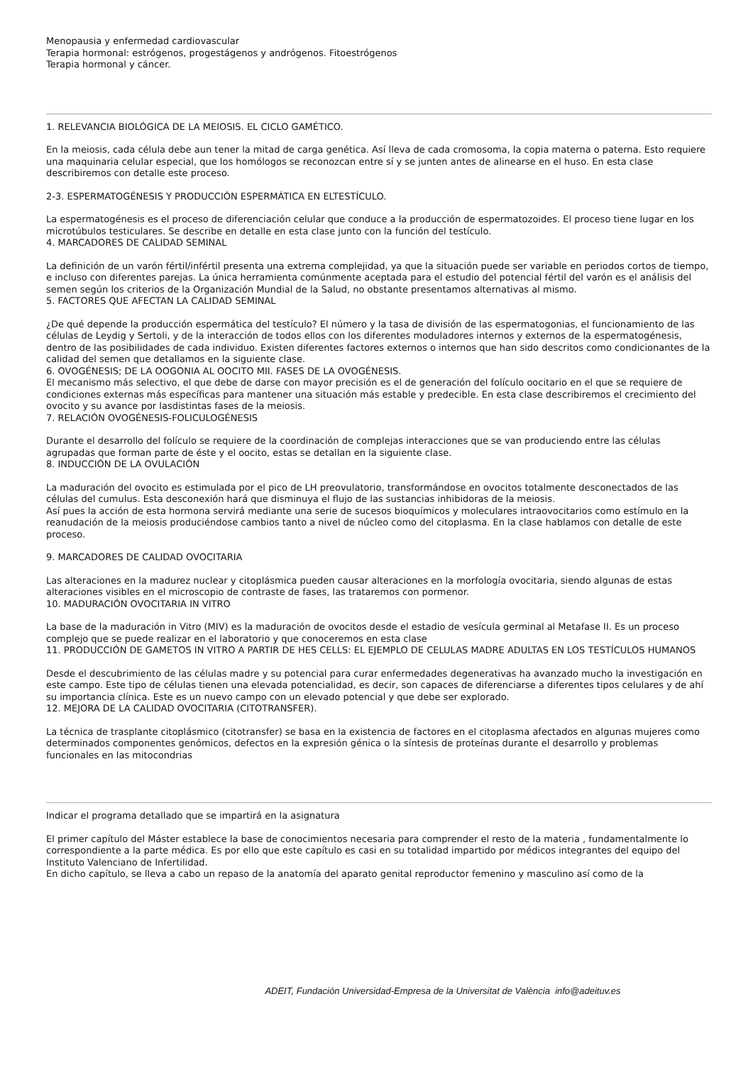Menopausia y enfermedad cardiovascular
Terapia hormonal: estrógenos, progestágenos y andrógenos. Fitoestrógenos
Terapia hormonal y cáncer.
1. RELEVANCIA BIOLÓGICA DE LA MEIOSIS. EL CICLO GAMÉTICO.
En la meiosis, cada célula debe aun tener la mitad de carga genética. Así lleva de cada cromosoma, la copia materna o paterna. Esto requiere una maquinaria celular especial, que los homólogos se reconozcan entre sí y se junten antes de alinearse en el huso. En esta clase describiremos con detalle este proceso.
2-3. ESPERMATOGÉNESIS Y PRODUCCIÓN ESPERMÁTICA EN ELTESTÍCULO.
La espermatogénesis es el proceso de diferenciación celular que conduce a la producción de espermatozoides. El proceso tiene lugar en los microtúbulos testiculares. Se describe en detalle en esta clase junto con la función del testículo.
4. MARCADORES DE CALIDAD SEMINAL
La definición de un varón fértil/infértil presenta una extrema complejidad, ya que la situación puede ser variable en periodos cortos de tiempo, e incluso con diferentes parejas. La única herramienta comúnmente aceptada para el estudio del potencial fértil del varón es el análisis del semen según los criterios de la Organización Mundial de la Salud, no obstante presentamos alternativas al mismo.
5. FACTORES QUE AFECTAN LA CALIDAD SEMINAL
¿De qué depende la producción espermática del testículo? El número y la tasa de división de las espermatogonias, el funcionamiento de las células de Leydig y Sertoli, y de la interacción de todos ellos con los diferentes moduladores internos y externos de la espermatogénesis, dentro de las posibilidades de cada individuo. Existen diferentes factores externos o internos que han sido descritos como condicionantes de la calidad del semen que detallamos en la siguiente clase.
6. OVOGÉNESIS; DE LA OOGONIA AL OOCITO MII. FASES DE LA OVOGÉNESIS.
El mecanismo más selectivo, el que debe de darse con mayor precisión es el de generación del folículo oocitario en el que se requiere de condiciones externas más específicas para mantener una situación más estable y predecible. En esta clase describiremos el crecimiento del ovocito y su avance por lasdistintas fases de la meiosis.
7. RELACIÓN OVOGÉNESIS-FOLICULOGÉNESIS
Durante el desarrollo del folículo se requiere de la coordinación de complejas interacciones que se van produciendo entre las células agrupadas que forman parte de éste y el oocito, estas se detallan en la siguiente clase.
8. INDUCCIÓN DE LA OVULACIÓN
La maduración del ovocito es estimulada por el pico de LH preovulatorio, transformándose en ovocitos totalmente desconectados de las células del cumulus. Esta desconexión hará que disminuya el flujo de las sustancias inhibidoras de la meiosis.
Así pues la acción de esta hormona servirá mediante una serie de sucesos bioquímicos y moleculares intraovocitarios como estímulo en la reanudación de la meiosis produciéndose cambios tanto a nivel de núcleo como del citoplasma. En la clase hablamos con detalle de este proceso.
9. MARCADORES DE CALIDAD OVOCITARIA
Las alteraciones en la madurez nuclear y citoplásmica pueden causar alteraciones en la morfología ovocitaria, siendo algunas de estas alteraciones visibles en el microscopio de contraste de fases, las trataremos con pormenor.
10. MADURACIÓN OVOCITARIA IN VITRO
La base de la maduración in Vitro (MIV) es la maduración de ovocitos desde el estadio de vesícula germinal al Metafase II. Es un proceso complejo que se puede realizar en el laboratorio y que conoceremos en esta clase
11. PRODUCCIÓN DE GAMETOS IN VITRO A PARTIR DE HES CELLS: EL EJEMPLO DE CELULAS MADRE ADULTAS EN LOS TESTÍCULOS HUMANOS
Desde el descubrimiento de las células madre y su potencial para curar enfermedades degenerativas ha avanzado mucho la investigación en este campo. Este tipo de células tienen una elevada potencialidad, es decir, son capaces de diferenciarse a diferentes tipos celulares y de ahí su importancia clínica. Este es un nuevo campo con un elevado potencial y que debe ser explorado.
12. MEJORA DE LA CALIDAD OVOCITARIA (CITOTRANSFER).
La técnica de trasplante citoplásmico (citotransfer) se basa en la existencia de factores en el citoplasma afectados en algunas mujeres como determinados componentes genómicos, defectos en la expresión génica o la síntesis de proteínas durante el desarrollo y problemas funcionales en las mitocondrias
Indicar el programa detallado que se impartirá en la asignatura
El primer capítulo del Máster establece la base de conocimientos necesaria para comprender el resto de la materia , fundamentalmente lo correspondiente a la parte médica. Es por ello que este capítulo es casi en su totalidad impartido por médicos integrantes del equipo del Instituto Valenciano de Infertilidad.
En dicho capítulo, se lleva a cabo un repaso de la anatomía del aparato genital reproductor femenino y masculino así como de la
ADEIT, Fundación Universidad-Empresa de la Universitat de València info@adeituv.es